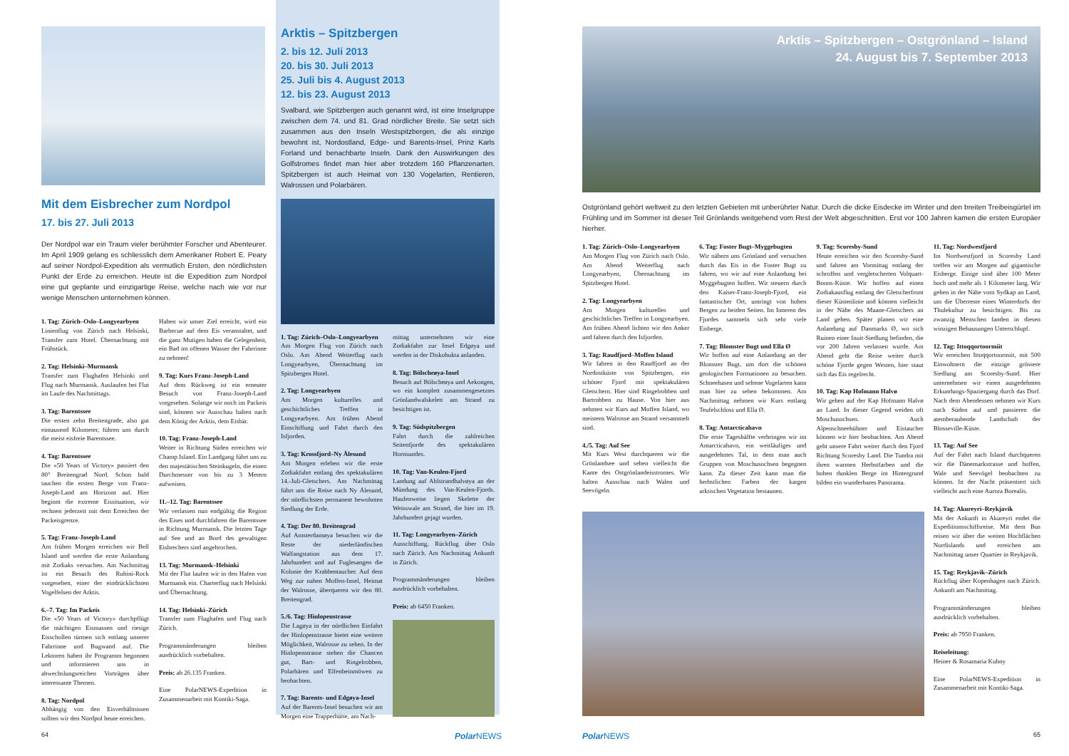Mit dem Eisbrecher zum Nordpol
17. bis 27. Juli 2013
Der Nordpol war ein Traum vieler berühmter Forscher und Abenteurer. Im April 1909 gelang es schliesslich dem Amerikaner Robert E. Peary auf seiner Nordpol-Expedition als vermutlich Ersten, den nördlichsten Punkt der Erde zu erreichen. Heute ist die Expedition zum Nordpol eine gut geplante und einzigartige Reise, welche nach wie vor nur wenige Menschen unternehmen können.
1. Tag: Zürich–Oslo–Longyearbyen
Linienflug von Zürich nach Helsinki, Transfer zum Hotel. Übernachtung mit Frühstück.
2. Tag: Helsinki–Murmansk
Transfer zum Flughafen Helsinki und Flug nach Murmansk. Auslaufen bei Flut im Laufe des Nachmittags.
3. Tag: Barentssee
Die ersten zehn Breitengrade, also gut eintausend Kilometer, führen uns durch die meist eisfreie Barentssee.
4. Tag: Barentssee
Die «50 Years of Victory» passiert den 80° Breitengrad Nord. Schon bald tauchen die ersten Berge von Franz-Joseph-Land am Horizont auf. Hier beginnt die extreme Eissituation, wir rechnen jederzeit mit dem Erreichen der Packeisgrenze.
5. Tag: Franz-Joseph-Land
Am frühen Morgen erreichen wir Bell Island und werden die erste Anlandung mit Zodiaks versuchen. Am Nachmittag ist ein Besuch des Rubini-Rock vorgesehen, einer der eindrücklichsten Vogelfelsen der Arktis.
6.–7. Tag: Im Packeis
Die «50 Years of Victory» durchpflügt die mächtigen Eismassen und riesige Eisschollen türmen sich entlang unserer Fahrrinne und Bugwand auf. Die Lektoren haben ihr Programm begonnen und informieren uns in abwechslungsreichen Vorträgen über interessante Themen.
8. Tag: Nordpol
Abhängig von den Eisverhältnissen sollten wir den Nordpol heute erreichen.
Haben wir unser Ziel erreicht, wird ein Barbecue auf dem Eis veranstaltet, und die ganz Mutigen haben die Gelegenheit, ein Bad im offenen Wasser der Fahrrinne zu nehmen!
9. Tag: Kurs Franz-Joseph-Land
Auf dem Rückweg ist ein erneuter Besuch von Franz-Joseph-Land vorgesehen. Solange wir noch im Packeis sind, können wir Ausschau halten nach dem König der Arktis, dem Eisbär.
10. Tag: Franz-Joseph-Land
Weiter in Richtung Süden erreichen wir Champ Island. Ein Landgang führt uns zu den majestätischen Steinkugeln, die einen Durchmesser von bis zu 3 Metern aufweisen.
11.–12. Tag: Barentssee
Wir verlassen nun endgültig die Region des Eises und durchfahren die Barentssee in Richtung Murmansk. Die letzten Tage auf See und an Bord des gewaltigen Eisbrechers sind angebrochen.
13. Tag: Murmansk–Helsinki
Mit der Flut laufen wir in den Hafen von Murmansk ein. Charterflug nach Helsinki und Übernachtung.
14. Tag: Helsinki–Zürich
Transfer zum Flughafen und Flug nach Zürich.
Programmänderungen bleiben ausdrücklich vorbehalten.
Preis: ab 26.135 Franken.
Eine PolarNEWS-Expedition in Zusammenarbeit mit Kontiki-Saga.
Arktis – Spitzbergen
2. bis 12. Juli 2013
20. bis 30. Juli 2013
25. Juli bis 4. August 2013
12. bis 23. August 2013
Svalbard, wie Spitzbergen auch genannt wird, ist eine Inselgruppe zwischen dem 74. und 81. Grad nördlicher Breite. Sie setzt sich zusammen aus den Inseln Westspitzbergen, die als einzige bewohnt ist, Nordostland, Edge- und Barents-Insel, Prinz Karls Forland und benachbarte Inseln. Dank den Auswirkungen des Golfstromes findet man hier aber trotzdem 160 Pflanzenarten. Spitzbergen ist auch Heimat von 130 Vogelarten, Rentieren, Walrossen und Polarbären.
1. Tag: Zürich–Oslo–Longyearbyen
Am Morgen Flug von Zürich nach Oslo. Am Abend Weiterflug nach Longyearbyen, Übernachtung im Spitzbergen Hotel.
2. Tag: Longyearbyen
Am Morgen kulturelles und geschichtliches Treffen in Longyearbyen. Am frühen Abend Einschiffung und Fahrt durch den Isfjorden.
3. Tag: Krossfjord–Ny Ålesund
Am Morgen erleben wir die erste Zodiakfahrt entlang des spektakulären 14.-Juli-Gletschers. Am Nachmittag führt uns die Reise nach Ny Ålesund, der nördlichsten permanent bewohnten Siedlung der Erde.
4. Tag: Der 80. Breitengrad
Auf Amsterdamøya besuchen wir die Reste der niederländischen Walfangstation aus dem 17. Jahrhundert und auf Fuglesangen die Kolonie der Krabbentaucher. Auf dem Weg zur nahen Moffen-Insel, Heimat der Walrosse, überqueren wir den 80. Breitengrad.
5./6. Tag: Hinlopenstrasse
Die Lagøya in der nördlichen Einfahrt der Hinlopenstrasse bietet eine weitere Möglichkeit, Walrosse zu sehen. In der Hinlopenstrasse stehen die Chancen gut, Bart- und Ringelrobben, Polarbären und Elfenbeinmöwen zu beobachten.
7. Tag: Barents- und Edgøya-Insel
Auf der Barents-Insel besuchen wir am Morgen eine Trapperhütte, am Nach-
mittag unternehmen wir eine Zodiakfahrt zur Insel Edgøya und werden in der Diskobukta anlanden.
8. Tag: Bölscheøya-Insel
Besuch auf Bölscheøya und Aekongen, wo ein komplett zusammengesetztes Grönlandwalskelett am Strand zu besichtigen ist.
9. Tag: Südspitzbergen
Fahrt durch die zahlreichen Seitenfjorde des spektakulären Hornsundes.
10. Tag: Van-Keulen-Fjord
Landung auf Ahlstrandhalvøya an der Mündung des Van-Keulen-Fjords. Haufenweise liegen Skelette der Weisswale am Strand, die hier im 19. Jahrhundert gejagt wurden.
11. Tag: Longyearbyen–Zürich
Ausschiffung, Rückflug über Oslo nach Zürich. Am Nachmittag Ankunft in Zürich.
Programmänderungen bleiben ausdrücklich vorbehalten.
Preis: ab 6450 Franken.
64 PolarNEWS
Arktis – Spitzbergen – Ostgrönland – Island
24. August bis 7. September 2013
Ostgrönland gehört weltweit zu den letzten Gebieten mit unberührter Natur. Durch die dicke Eisdecke im Winter und den breiten Treibeisgürtel im Frühling und im Sommer ist dieser Teil Grönlands weitgehend vom Rest der Welt abgeschnitten. Erst vor 100 Jahren kamen die ersten Europäer hierher.
1. Tag: Zürich–Oslo–Longyearbyen
Am Morgen Flug von Zürich nach Oslo. Am Abend Weiterflug nach Longyearbyen, Übernachtung im Spitzbergen Hotel.
2. Tag: Longyearbyen
Am Morgen kulturelles und geschichtliches Treffen in Longyearbyen. Am frühen Abend lichten wir den Anker und fahren durch den Isfjorden.
3. Tag: Raudfjord–Moffen Island
Wir fahren in den Raudfjord an der Nordostküste von Spitzbergen, ein schöner Fjord mit spektakulären Gletschern. Hier sind Ringelrobben und Bartrobben zu Hause. Von hier aus nehmen wir Kurs auf Moffen Island, wo meistens Walrosse am Strand versammelt sind.
4./5. Tag: Auf See
Mit Kurs West durchqueren wir die Grönlandsee und sehen vielleicht die Kante des Ostgrönlandeisstromes. Wir halten Ausschau nach Walen und Seevögeln.
6. Tag: Foster Bugt–Myggebugten
Wir nähern uns Grönland und versuchen durch das Eis in die Foster Bugt zu fahren, wo wir auf eine Anlandung bei Myggebugten hoffen. Wir steuern durch den Kaiser-Franz-Joseph-Fjord, ein fantastischer Ort, umringt von hohen Bergen zu beiden Seiten. Im Inneren des Fjordes sammeln sich sehr viele Eisberge.
7. Tag: Blomster Bugt und Ella Ø
Wir hoffen auf eine Anlandung an der Blomster Bugt, um dort die schönen geologischen Formationen zu besuchen. Schneehasen und seltene Vogelarten kann man hier zu sehen bekommen. Am Nachmittag nehmen wir Kurs entlang Teufelschloss und Ella Ø.
8. Tag: Antarcticahavn
Die erste Tageshälfte verbringen wir im Antarcticahavn, ein weitläufiges und ausgedehntes Tal, in dem man auch Gruppen von Moschusochsen begegnen kann. Zu dieser Zeit kann man die herbstlichen Farben der kargen arktischen Vegetation bestaunen.
9. Tag: Scoresby-Sund
Heute erreichen wir den Scoresby-Sund und fahren am Vormittag entlang der schroffen und vergletscherten Volquart-Boons-Küste. Wir hoffen auf einen Zodiakausflug entlang der Gletscherfront dieser Küstenlinie und können vielleicht in der Nähe des Maane-Gletschers an Land gehen. Später planen wir eine Anlandung auf Danmarks Ø, wo sich Ruinen einer Inuit-Siedlung befinden, die vor 200 Jahren verlassen wurde. Am Abend geht die Reise weiter durch schöne Fjorde gegen Westen, hier staut sich das Eis regelrecht.
10. Tag: Kap Hofmann Halvø
Wir gehen auf der Kap Hofmann Halvø an Land. In dieser Gegend weiden oft Moschusochsen. Auch Alpenschneehühner und Eistaucher können wir hier beobachten. Am Abend geht unsere Fahrt weiter durch den Fjord Richtung Scoresby Land. Die Tundra mit ihren warmen Herbstfarben und die hohen dunklen Berge im Hintergrund bilden ein wunderbares Panorama.
11. Tag: Nordwestfjord
Im Nordwestfjord in Scoresby Land treffen wir am Morgen auf gigantische Eisberge. Einige sind über 100 Meter hoch und mehr als 1 Kilometer lang. Wir gehen in der Nähe vom Sydkap an Land, um die Überreste eines Winterdorfs der Thulekultur zu besichtigen. Bis zu zwanzig Menschen fanden in diesen winzigen Behausungen Unterschlupf.
12. Tag: Ittoqqortoormiit
Wir erreichen Ittoqqortoormiit, mit 500 Einwohnern die einzige grössere Siedlung am Scoresby-Sund. Hier unternehmen wir einen ausgedehnten Erkundungs-Spaziergang durch das Dorf. Nach dem Abendessen nehmen wir Kurs nach Süden auf und passieren die atemberaubende Landschaft der Blosseville-Küste.
13. Tag: Auf See
Auf der Fahrt nach Island durchqueren wir die Dänemarkstrasse und hoffen, Wale und Seevögel beobachten zu können. In der Nacht präsentiert sich vielleicht auch eine Aurora Borealis.
14. Tag: Akureyri–Reykjavik
Mit der Ankunft in Akureyri endet die Expeditionsschiffsreise. Mit dem Bus reisen wir über die weiten Hochflächen Nordislands und erreichen am Nachmittag unser Quartier in Reykjavik.
15. Tag: Reykjavik–Zürich
Rückflug über Kopenhagen nach Zürich. Ankunft am Nachmittag.
Programmänderungen bleiben ausdrücklich vorbehalten.
Preis: ab 7950 Franken.
Reiseleitung:
Heiner & Rosamaria Kubny
Eine PolarNEWS-Expedition in Zusammenarbeit mit Kontiki-Saga.
PolarNEWS 65